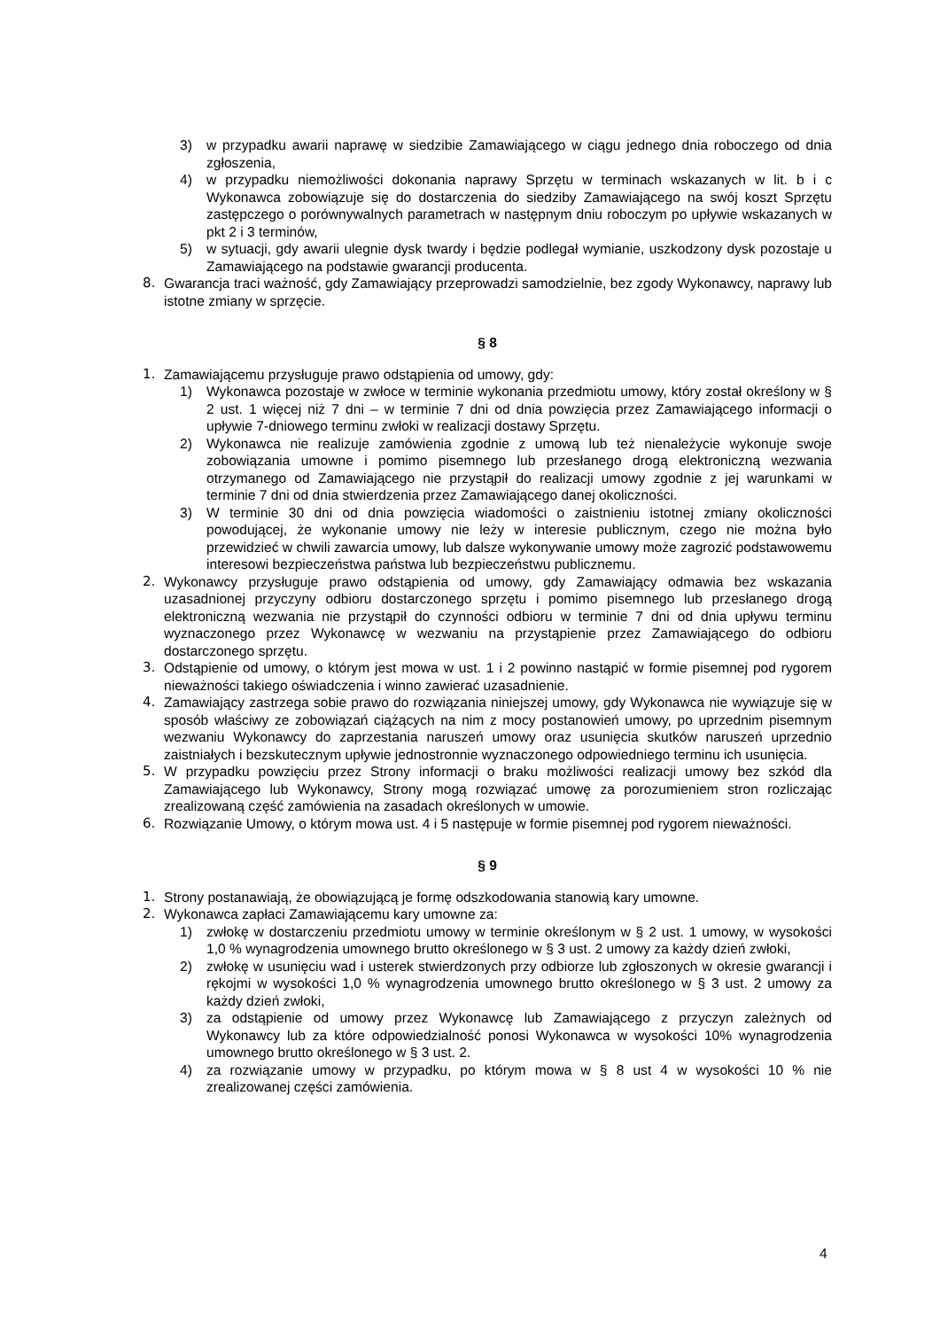3) w przypadku awarii naprawę w siedzibie Zamawiającego w ciągu jednego dnia roboczego od dnia zgłoszenia,
4) w przypadku niemożliwości dokonania naprawy Sprzętu w terminach wskazanych w lit. b i c Wykonawca zobowiązuje się do dostarczenia do siedziby Zamawiającego na swój koszt Sprzętu zastępczego o porównywalnych parametrach w następnym dniu roboczym po upływie wskazanych w pkt 2 i 3 terminów,
5) w sytuacji, gdy awarii ulegnie dysk twardy i będzie podlegał wymianie, uszkodzony dysk pozostaje u Zamawiającego na podstawie gwarancji producenta.
8. Gwarancja traci ważność, gdy Zamawiający przeprowadzi samodzielnie, bez zgody Wykonawcy, naprawy lub istotne zmiany w sprzęcie.
§ 8
1. Zamawiającemu przysługuje prawo odstąpienia od umowy, gdy:
1) Wykonawca pozostaje w zwłoce w terminie wykonania przedmiotu umowy, który został określony w § 2 ust. 1 więcej niż 7 dni – w terminie 7 dni od dnia powzięcia przez Zamawiającego informacji o upływie 7-dniowego terminu zwłoki w realizacji dostawy Sprzętu.
2) Wykonawca nie realizuje zamówienia zgodnie z umową lub też nienależycie wykonuje swoje zobowiązania umowne i pomimo pisemnego lub przesłanego drogą elektroniczną wezwania otrzymanego od Zamawiającego nie przystąpił do realizacji umowy zgodnie z jej warunkami w terminie 7 dni od dnia stwierdzenia przez Zamawiającego danej okoliczności.
3) W terminie 30 dni od dnia powzięcia wiadomości o zaistnieniu istotnej zmiany okoliczności powodującej, że wykonanie umowy nie leży w interesie publicznym, czego nie można było przewidzieć w chwili zawarcia umowy, lub dalsze wykonywanie umowy może zagrozić podstawowemu interesowi bezpieczeństwa państwa lub bezpieczeństwu publicznemu.
2. Wykonawcy przysługuje prawo odstąpienia od umowy, gdy Zamawiający odmawia bez wskazania uzasadnionej przyczyny odbioru dostarczonego sprzętu i pomimo pisemnego lub przesłanego drogą elektroniczną wezwania nie przystąpił do czynności odbioru w terminie 7 dni od dnia upływu terminu wyznaczonego przez Wykonawcę w wezwaniu na przystąpienie przez Zamawiającego do odbioru dostarczonego sprzętu.
3. Odstąpienie od umowy, o którym jest mowa w ust. 1 i 2 powinno nastąpić w formie pisemnej pod rygorem nieważności takiego oświadczenia i winno zawierać uzasadnienie.
4. Zamawiający zastrzega sobie prawo do rozwiązania niniejszej umowy, gdy Wykonawca nie wywiązuje się w sposób właściwy ze zobowiązań ciążących na nim z mocy postanowień umowy, po uprzednim pisemnym wezwaniu Wykonawcy do zaprzestania naruszeń umowy oraz usunięcia skutków naruszeń uprzednio zaistniałych i bezskutecznym upływie jednostronnie wyznaczonego odpowiedniego terminu ich usunięcia.
5. W przypadku powzięciu przez Strony informacji o braku możliwości realizacji umowy bez szkód dla Zamawiającego lub Wykonawcy, Strony mogą rozwiązać umowę za porozumieniem stron rozliczając zrealizowaną część zamówienia na zasadach określonych w umowie.
6. Rozwiązanie Umowy, o którym mowa ust. 4 i 5 następuje w formie pisemnej pod rygorem nieważności.
§ 9
1. Strony postanawiają, że obowiązującą je formę odszkodowania stanowią kary umowne.
2. Wykonawca zapłaci Zamawiającemu kary umowne za:
1) zwłokę w dostarczeniu przedmiotu umowy w terminie określonym w § 2 ust. 1 umowy, w wysokości 1,0 % wynagrodzenia umownego brutto określonego w § 3 ust. 2 umowy za każdy dzień zwłoki,
2) zwłokę w usunięciu wad i usterek stwierdzonych przy odbiorze lub zgłoszonych w okresie gwarancji i rękojmi w wysokości 1,0 % wynagrodzenia umownego brutto określonego w § 3 ust. 2 umowy za każdy dzień zwłoki,
3) za odstąpienie od umowy przez Wykonawcę lub Zamawiającego z przyczyn zależnych od Wykonawcy lub za które odpowiedzialność ponosi Wykonawca w wysokości 10% wynagrodzenia umownego brutto określonego w § 3 ust. 2.
4) za rozwiązanie umowy w przypadku, po którym mowa w § 8 ust 4 w wysokości 10 % nie zrealizowanej części zamówienia.
4